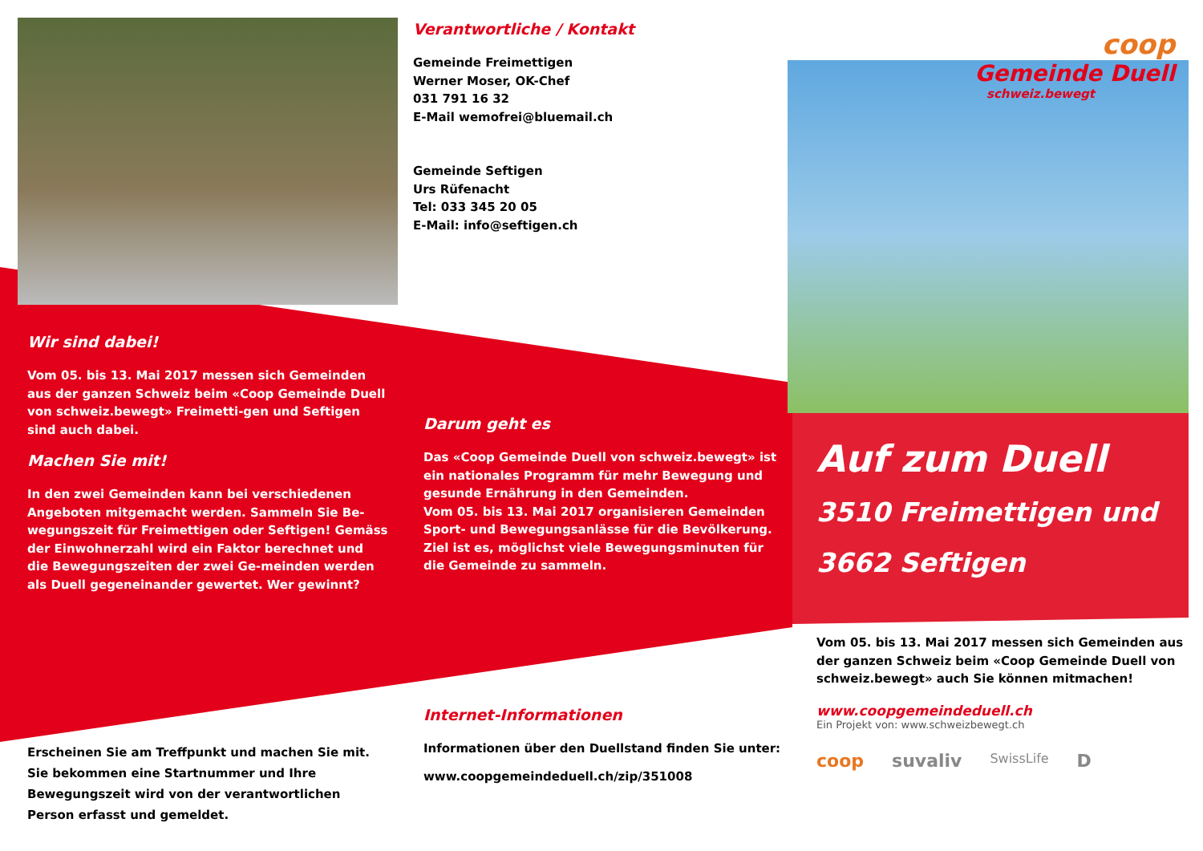Verantwortliche / Kontakt
Gemeinde Freimettigen
Werner Moser, OK-Chef
031 791 16 32
E-Mail wemofrei@bluemail.ch
Gemeinde Seftigen
Urs Rüfenacht
Tel: 033 345 20 05
E-Mail: info@seftigen.ch
coop
Gemeinde Duell
schweiz.bewegt
Wir sind dabei!
Vom 05. bis 13. Mai 2017 messen sich Gemeinden aus der ganzen Schweiz beim «Coop Gemeinde Duell von schweiz.bewegt» Freimetti-gen und Seftigen sind auch dabei.
Machen Sie mit!
In den zwei Gemeinden kann bei verschiedenen Angeboten mitgemacht werden. Sammeln Sie Be-wegungszeit für Freimettigen oder Seftigen! Gemäss der Einwohnerzahl wird ein Faktor berechnet und die Bewegungszeiten der zwei Ge-meinden werden als Duell gegeneinander gewertet. Wer gewinnt?
Darum geht es
Das «Coop Gemeinde Duell von schweiz.bewegt» ist ein nationales Programm für mehr Bewegung und gesunde Ernährung in den Gemeinden.
Vom 05. bis 13. Mai 2017 organisieren Gemeinden Sport- und Bewegungsanlässe für die Bevölkerung.
Ziel ist es, möglichst viele Bewegungsminuten für die Gemeinde zu sammeln.
Auf zum Duell
3510 Freimettigen und
3662 Seftigen
Erscheinen Sie am Treffpunkt und machen Sie mit. Sie bekommen eine Startnummer und Ihre Bewegungszeit wird von der verantwortlichen Person erfasst und gemeldet.
Internet-Informationen
Informationen über den Duellstand finden Sie unter:
www.coopgemeindeduell.ch/zip/351008
Vom 05. bis 13. Mai 2017 messen sich Gemeinden aus der ganzen Schweiz beim «Coop Gemeinde Duell von schweiz.bewegt» auch Sie können mitmachen!
www.coopgemeindeduell.ch
Ein Projekt von: www.schweizbewegt.ch
coop suvaliv SwissLife D